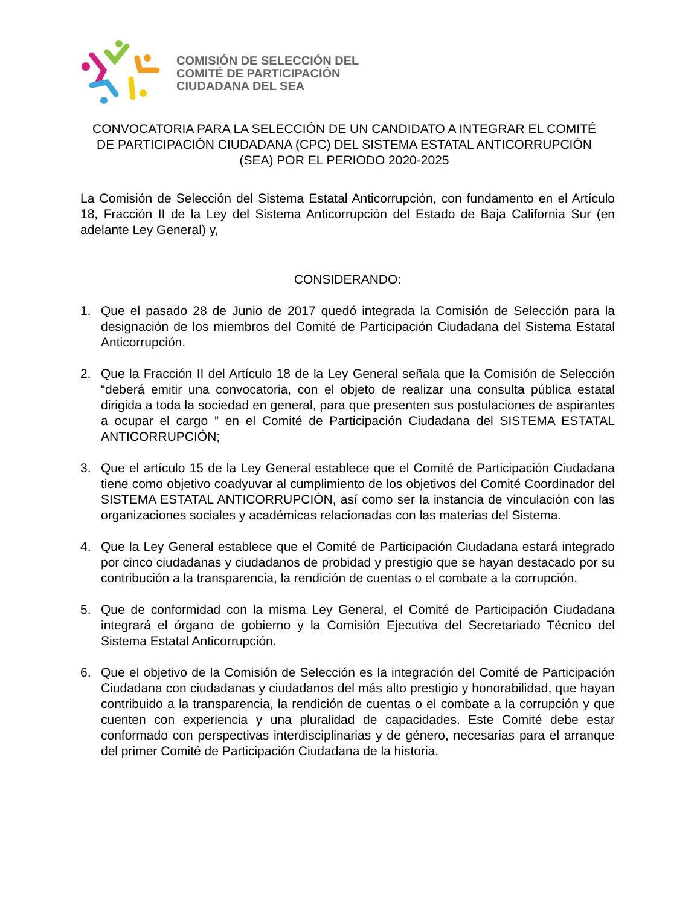COMISIÓN DE SELECCIÓN DEL
COMITÉ DE PARTICIPACIÓN
CIUDADANA DEL SEA
CONVOCATORIA PARA LA SELECCIÓN DE UN CANDIDATO A INTEGRAR EL COMITÉ DE PARTICIPACIÓN CIUDADANA (CPC) DEL SISTEMA ESTATAL ANTICORRUPCIÓN (SEA) POR EL PERIODO 2020-2025
La Comisión de Selección del Sistema Estatal Anticorrupción, con fundamento en el Artículo 18, Fracción II de la Ley del Sistema Anticorrupción del Estado de Baja California Sur (en adelante Ley General) y,
CONSIDERANDO:
1. Que el pasado 28 de Junio de 2017 quedó integrada la Comisión de Selección para la designación de los miembros del Comité de Participación Ciudadana del Sistema Estatal Anticorrupción.
2. Que la Fracción II del Artículo 18 de la Ley General señala que la Comisión de Selección “deberá emitir una convocatoria, con el objeto de realizar una consulta pública estatal dirigida a toda la sociedad en general, para que presenten sus postulaciones de aspirantes a ocupar el cargo ” en el Comité de Participación Ciudadana del SISTEMA ESTATAL ANTICORRUPCIÓN;
3. Que el artículo 15 de la Ley General establece que el Comité de Participación Ciudadana tiene como objetivo coadyuvar al cumplimiento de los objetivos del Comité Coordinador del SISTEMA ESTATAL ANTICORRUPCIÓN, así como ser la instancia de vinculación con las organizaciones sociales y académicas relacionadas con las materias del Sistema.
4. Que la Ley General establece que el Comité de Participación Ciudadana estará integrado por cinco ciudadanas y ciudadanos de probidad y prestigio que se hayan destacado por su contribución a la transparencia, la rendición de cuentas o el combate a la corrupción.
5. Que de conformidad con la misma Ley General, el Comité de Participación Ciudadana integrará el órgano de gobierno y la Comisión Ejecutiva del Secretariado Técnico del Sistema Estatal Anticorrupción.
6. Que el objetivo de la Comisión de Selección es la integración del Comité de Participación Ciudadana con ciudadanas y ciudadanos del más alto prestigio y honorabilidad, que hayan contribuido a la transparencia, la rendición de cuentas o el combate a la corrupción y que cuenten con experiencia y una pluralidad de capacidades. Este Comité debe estar conformado con perspectivas interdisciplinarias y de género, necesarias para el arranque del primer Comité de Participación Ciudadana de la historia.